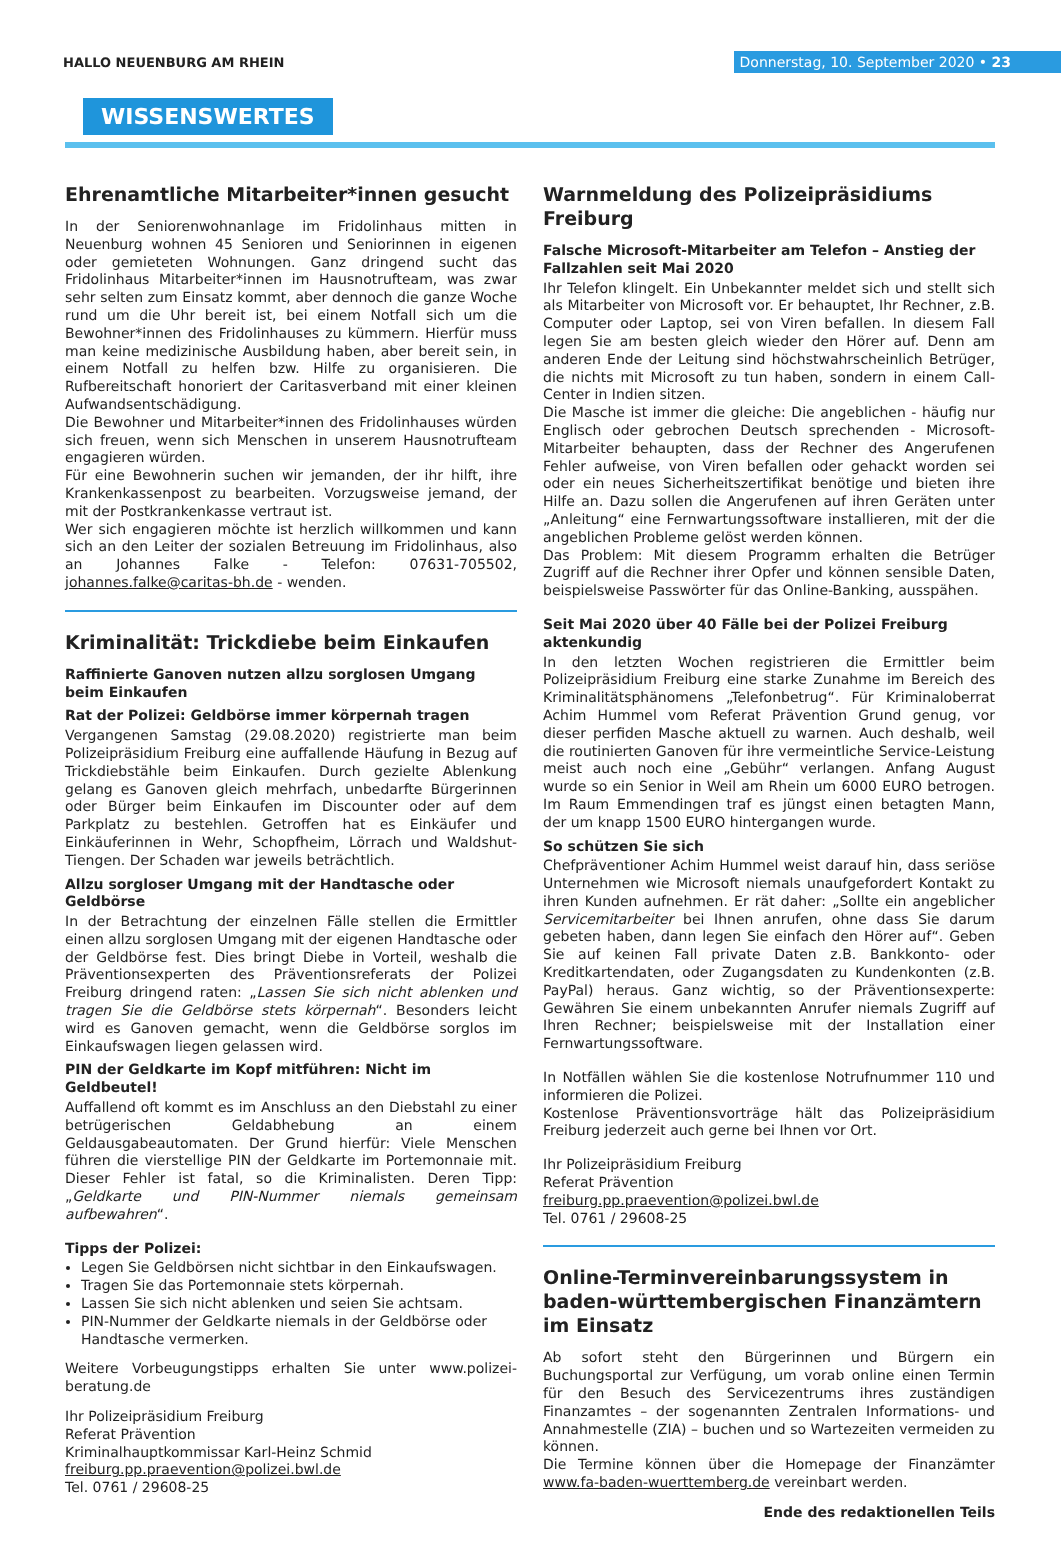HALLO NEUENBURG AM RHEIN
Donnerstag, 10. September 2020 • 23
WISSENSWERTES
Ehrenamtliche Mitarbeiter*innen gesucht
In der Seniorenwohnanlage im Fridolinhaus mitten in Neuenburg wohnen 45 Senioren und Seniorinnen in eigenen oder gemieteten Wohnungen. Ganz dringend sucht das Fridolinhaus Mitarbeiter*innen im Hausnotrufteam, was zwar sehr selten zum Einsatz kommt, aber dennoch die ganze Woche rund um die Uhr bereit ist, bei einem Notfall sich um die Bewohner*innen des Fridolinhauses zu kümmern. Hierfür muss man keine medizinische Ausbildung haben, aber bereit sein, in einem Notfall zu helfen bzw. Hilfe zu organisieren. Die Rufbereitschaft honoriert der Caritasverband mit einer kleinen Aufwandsentschädigung.
Die Bewohner und Mitarbeiter*innen des Fridolinhauses würden sich freuen, wenn sich Menschen in unserem Hausnotrufteam engagieren würden.
Für eine Bewohnerin suchen wir jemanden, der ihr hilft, ihre Krankenkassenpost zu bearbeiten. Vorzugsweise jemand, der mit der Postkrankenkasse vertraut ist.
Wer sich engagieren möchte ist herzlich willkommen und kann sich an den Leiter der sozialen Betreuung im Fridolinhaus, also an Johannes Falke - Telefon: 07631-705502, johannes.falke@caritas-bh.de - wenden.
Kriminalität: Trickdiebe beim Einkaufen
Raffinierte Ganoven nutzen allzu sorglosen Umgang beim Einkaufen
Rat der Polizei: Geldbörse immer körpernah tragen
Vergangenen Samstag (29.08.2020) registrierte man beim Polizeipräsidium Freiburg eine auffallende Häufung in Bezug auf Trickdiebstähle beim Einkaufen. Durch gezielte Ablenkung gelang es Ganoven gleich mehrfach, unbedarfte Bürgerinnen oder Bürger beim Einkaufen im Discounter oder auf dem Parkplatz zu bestehlen. Getroffen hat es Einkäufer und Einkäuferinnen in Wehr, Schopfheim, Lörrach und Waldshut-Tiengen. Der Schaden war jeweils beträchtlich.
Allzu sorgloser Umgang mit der Handtasche oder Geldbörse
In der Betrachtung der einzelnen Fälle stellen die Ermittler einen allzu sorglosen Umgang mit der eigenen Handtasche oder der Geldbörse fest. Dies bringt Diebe in Vorteil, weshalb die Präventionsexperten des Präventionsreferats der Polizei Freiburg dringend raten: „Lassen Sie sich nicht ablenken und tragen Sie die Geldbörse stets körpernah“. Besonders leicht wird es Ganoven gemacht, wenn die Geldbörse sorglos im Einkaufswagen liegen gelassen wird.
PIN der Geldkarte im Kopf mitführen: Nicht im Geldbeutel!
Auffallend oft kommt es im Anschluss an den Diebstahl zu einer betrügerischen Geldabhebung an einem Geldausgabeautomaten. Der Grund hierfür: Viele Menschen führen die vierstellige PIN der Geldkarte im Portemonnaie mit. Dieser Fehler ist fatal, so die Kriminalisten. Deren Tipp: „Geldkarte und PIN-Nummer niemals gemeinsam aufbewahren“.
Tipps der Polizei:
Legen Sie Geldbörsen nicht sichtbar in den Einkaufswagen.
Tragen Sie das Portemonnaie stets körpernah.
Lassen Sie sich nicht ablenken und seien Sie achtsam.
PIN-Nummer der Geldkarte niemals in der Geldbörse oder Handtasche vermerken.
Weitere Vorbeugungstipps erhalten Sie unter www.polizei-beratung.de
Ihr Polizeipräsidium Freiburg
Referat Prävention
Kriminalhauptkommissar Karl-Heinz Schmid
freiburg.pp.praevention@polizei.bwl.de
Tel. 0761 / 29608-25
Warnmeldung des Polizeipräsidiums Freiburg
Falsche Microsoft-Mitarbeiter am Telefon – Anstieg der Fallzahlen seit Mai 2020
Ihr Telefon klingelt. Ein Unbekannter meldet sich und stellt sich als Mitarbeiter von Microsoft vor. Er behauptet, Ihr Rechner, z.B. Computer oder Laptop, sei von Viren befallen. In diesem Fall legen Sie am besten gleich wieder den Hörer auf. Denn am anderen Ende der Leitung sind höchstwahrscheinlich Betrüger, die nichts mit Microsoft zu tun haben, sondern in einem Call-Center in Indien sitzen.
Die Masche ist immer die gleiche: Die angeblichen - häufig nur Englisch oder gebrochen Deutsch sprechenden - Microsoft-Mitarbeiter behaupten, dass der Rechner des Angerufenen Fehler aufweise, von Viren befallen oder gehackt worden sei oder ein neues Sicherheitszertifikat benötige und bieten ihre Hilfe an. Dazu sollen die Angerufenen auf ihren Geräten unter „Anleitung“ eine Fernwartungssoftware installieren, mit der die angeblichen Probleme gelöst werden können.
Das Problem: Mit diesem Programm erhalten die Betrüger Zugriff auf die Rechner ihrer Opfer und können sensible Daten, beispielsweise Passwörter für das Online-Banking, ausspähen.
Seit Mai 2020 über 40 Fälle bei der Polizei Freiburg aktenkundig
In den letzten Wochen registrieren die Ermittler beim Polizeipräsidium Freiburg eine starke Zunahme im Bereich des Kriminalitätsphänomens „Telefonbetrug“. Für Kriminaloberrat Achim Hummel vom Referat Prävention Grund genug, vor dieser perfiden Masche aktuell zu warnen. Auch deshalb, weil die routinierten Ganoven für ihre vermeintliche Service-Leistung meist auch noch eine „Gebühr“ verlangen. Anfang August wurde so ein Senior in Weil am Rhein um 6000 EURO betrogen. Im Raum Emmendingen traf es jüngst einen betagten Mann, der um knapp 1500 EURO hintergangen wurde.
So schützen Sie sich
Chefpräventioner Achim Hummel weist darauf hin, dass seriöse Unternehmen wie Microsoft niemals unaufgefordert Kontakt zu ihren Kunden aufnehmen. Er rät daher: „Sollte ein angeblicher Servicemitarbeiter bei Ihnen anrufen, ohne dass Sie darum gebeten haben, dann legen Sie einfach den Hörer auf“. Geben Sie auf keinen Fall private Daten z.B. Bankkonto- oder Kreditkartendaten, oder Zugangsdaten zu Kundenkonten (z.B. PayPal) heraus. Ganz wichtig, so der Präventionsexperte: Gewähren Sie einem unbekannten Anrufer niemals Zugriff auf Ihren Rechner; beispielsweise mit der Installation einer Fernwartungssoftware.
In Notfällen wählen Sie die kostenlose Notrufnummer 110 und informieren die Polizei.
Kostenlose Präventionsvorträge hält das Polizeipräsidium Freiburg jederzeit auch gerne bei Ihnen vor Ort.
Ihr Polizeipräsidium Freiburg
Referat Prävention
freiburg.pp.praevention@polizei.bwl.de
Tel. 0761 / 29608-25
Online-Terminvereinbarungssystem in baden-württembergischen Finanzämtern im Einsatz
Ab sofort steht den Bürgerinnen und Bürgern ein Buchungsportal zur Verfügung, um vorab online einen Termin für den Besuch des Servicezentrums ihres zuständigen Finanzamtes – der sogenannten Zentralen Informations- und Annahmestelle (ZIA) – buchen und so Wartezeiten vermeiden zu können.
Die Termine können über die Homepage der Finanzämter www.fa-baden-wuerttemberg.de vereinbart werden.
Ende des redaktionellen Teils